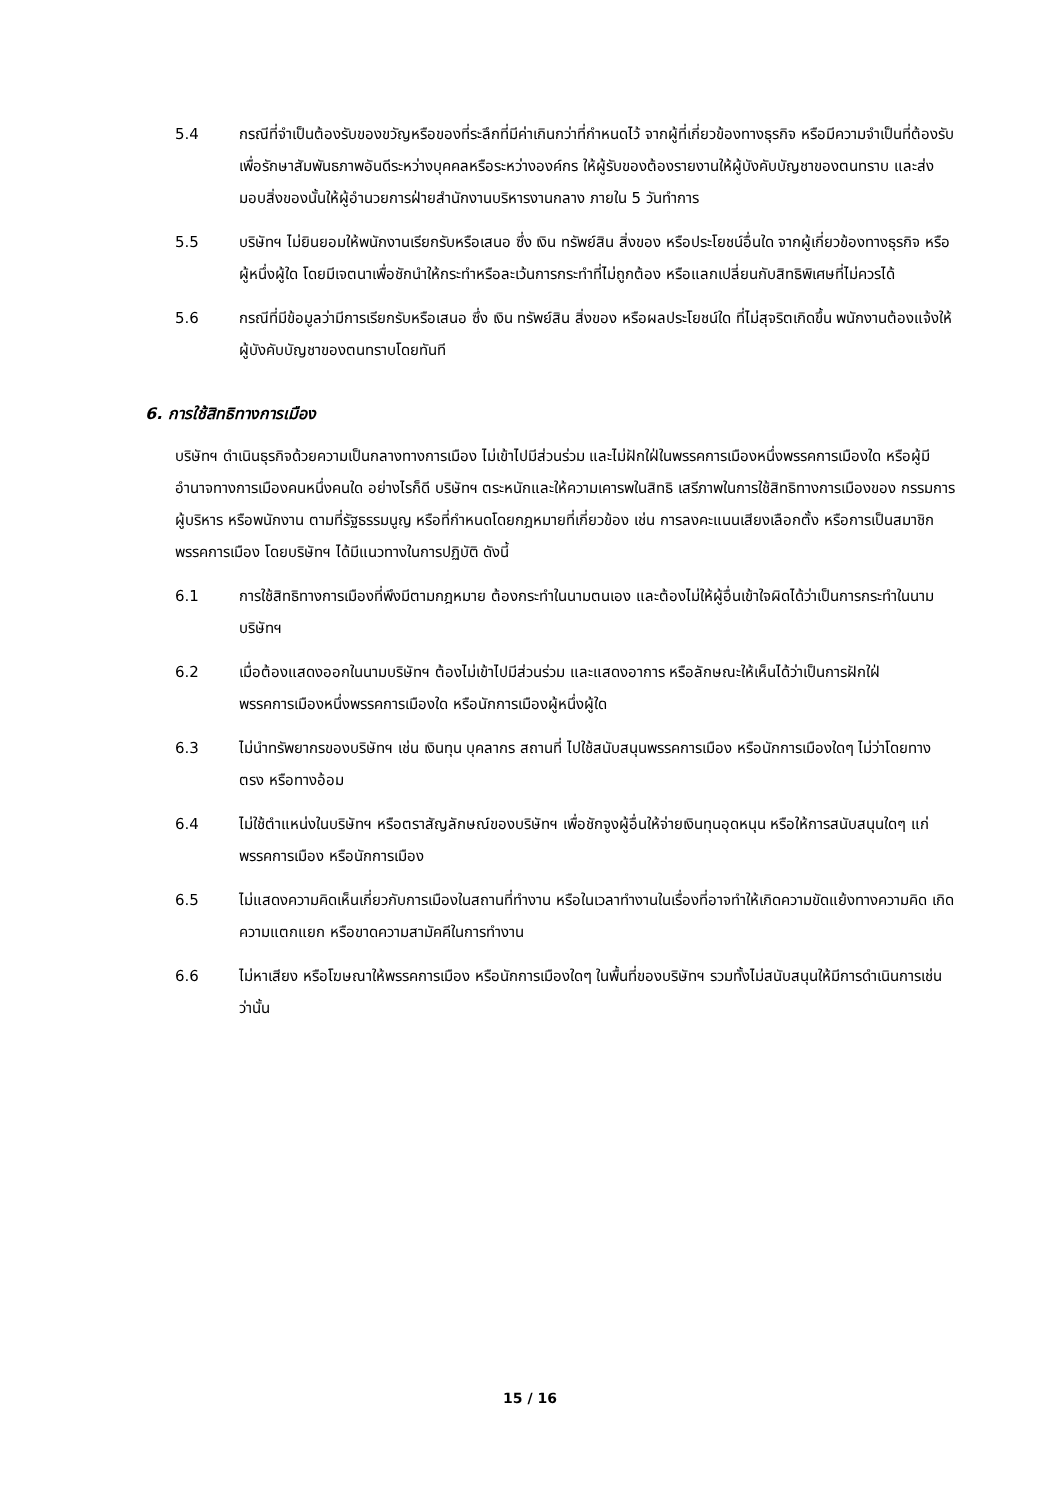5.4 กรณีที่จำเป็นต้องรับของขวัญหรือของที่ระลึกที่มีค่าเกินกว่าที่กำหนดไว้ จากผู้ที่เกี่ยวข้องทางธุรกิจ หรือมีความจำเป็นที่ต้องรับเพื่อรักษาสัมพันธภาพอันดีระหว่างบุคคลหรือระหว่างองค์กร ให้ผู้รับของต้องรายงานให้ผู้บังคับบัญชาของตนทราบ และส่งมอบสิ่งของนั้นให้ผู้อำนวยการฝ่ายสำนักงานบริหารงานกลาง ภายใน 5 วันทำการ
5.5 บริษัทฯ ไม่ยินยอมให้พนักงานเรียกรับหรือเสนอ ซึ่ง เงิน ทรัพย์สิน สิ่งของ หรือประโยชน์อื่นใด จากผู้เกี่ยวข้องทางธุรกิจ หรือผู้หนึ่งผู้ใด โดยมีเจตนาเพื่อชักนำให้กระทำหรือละเว้นการกระทำที่ไม่ถูกต้อง หรือแลกเปลี่ยนกับสิทธิพิเศษที่ไม่ควรได้
5.6 กรณีที่มีข้อมูลว่ามีการเรียกรับหรือเสนอ ซึ่ง เงิน ทรัพย์สิน สิ่งของ หรือผลประโยชน์ใด ที่ไม่สุจริตเกิดขึ้น พนักงานต้องแจ้งให้ผู้บังคับบัญชาของตนทราบโดยทันที
6. การใช้สิทธิทางการเมือง
บริษัทฯ ดำเนินธุรกิจด้วยความเป็นกลางทางการเมือง ไม่เข้าไปมีส่วนร่วม และไม่ฝักใฝ่ในพรรคการเมืองหนึ่งพรรคการเมืองใด หรือผู้มีอำนาจทางการเมืองคนหนึ่งคนใด อย่างไรก็ดี บริษัทฯ ตระหนักและให้ความเคารพในสิทธิ เสรีภาพในการใช้สิทธิทางการเมืองของ กรรมการ ผู้บริหาร หรือพนักงาน ตามที่รัฐธรรมนูญ หรือที่กำหนดโดยกฎหมายที่เกี่ยวข้อง เช่น การลงคะแนนเสียงเลือกตั้ง หรือการเป็นสมาชิกพรรคการเมือง โดยบริษัทฯ ได้มีแนวทางในการปฏิบัติ ดังนี้
6.1 การใช้สิทธิทางการเมืองที่พึงมีตามกฎหมาย ต้องกระทำในนามตนเอง และต้องไม่ให้ผู้อื่นเข้าใจผิดได้ว่าเป็นการกระทำในนามบริษัทฯ
6.2 เมื่อต้องแสดงออกในนามบริษัทฯ ต้องไม่เข้าไปมีส่วนร่วม และแสดงอาการ หรือลักษณะให้เห็นได้ว่าเป็นการฝักใฝ่พรรคการเมืองหนึ่งพรรคการเมืองใด หรือนักการเมืองผู้หนึ่งผู้ใด
6.3 ไม่นำทรัพยากรของบริษัทฯ เช่น เงินทุน บุคลากร สถานที่ ไปใช้สนับสนุนพรรคการเมือง หรือนักการเมืองใดๆ ไม่ว่าโดยทางตรง หรือทางอ้อม
6.4 ไม่ใช้ตำแหน่งในบริษัทฯ หรือตราสัญลักษณ์ของบริษัทฯ เพื่อชักจูงผู้อื่นให้จ่ายเงินทุนอุดหนุน หรือให้การสนับสนุนใดๆ แก่พรรคการเมือง หรือนักการเมือง
6.5 ไม่แสดงความคิดเห็นเกี่ยวกับการเมืองในสถานที่ทำงาน หรือในเวลาทำงานในเรื่องที่อาจทำให้เกิดความขัดแย้งทางความคิด เกิดความแตกแยก หรือขาดความสามัคคีในการทำงาน
6.6 ไม่หาเสียง หรือโฆษณาให้พรรคการเมือง หรือนักการเมืองใดๆ ในพื้นที่ของบริษัทฯ รวมทั้งไม่สนับสนุนให้มีการดำเนินการเช่นว่านั้น
15 / 16